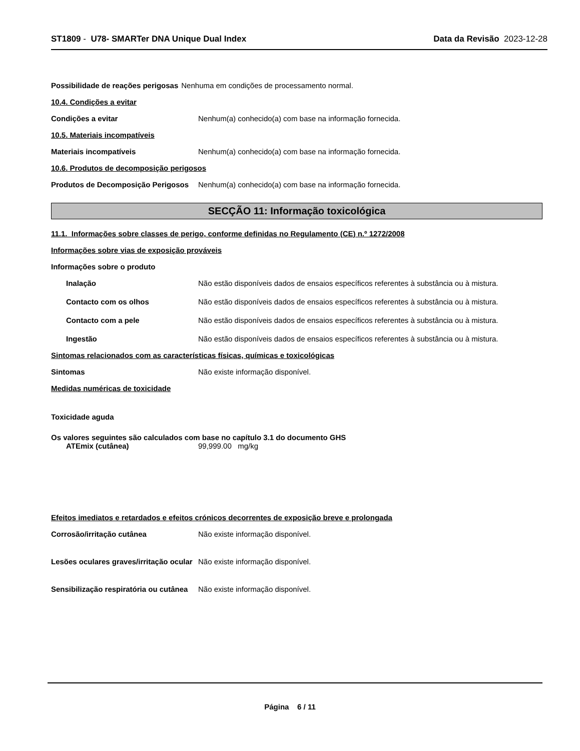ST1809 - U78- SMARTer DNA Unique Dual Index
Data da Revisão 2023-12-28
Possibilidade de reações perigosas
Nenhuma em condições de processamento normal.
10.4. Condições a evitar
Condições a evitar Nenhum(a) conhecido(a) com base na informação fornecida.
10.5. Materiais incompatíveis
Materiais incompatíveis Nenhum(a) conhecido(a) com base na informação fornecida.
10.6. Produtos de decomposição perigosos
Produtos de Decomposição Perigosos
Nenhum(a) conhecido(a) com base na informação fornecida.
SECÇÃO 11: Informação toxicológica
11.1. Informações sobre classes de perigo, conforme definidas no Regulamento (CE) n.º 1272/2008
Informações sobre vias de exposição prováveis
Informações sobre o produto
Inalação Não estão disponíveis dados de ensaios específicos referentes à substância ou à mistura.
Contacto com os olhos Não estão disponíveis dados de ensaios específicos referentes à substância ou à mistura.
Contacto com a pele Não estão disponíveis dados de ensaios específicos referentes à substância ou à mistura.
Ingestão Não estão disponíveis dados de ensaios específicos referentes à substância ou à mistura.
Sintomas relacionados com as características físicas, químicas e toxicológicas
Sintomas Não existe informação disponível.
Medidas numéricas de toxicidade
Toxicidade aguda
Os valores seguintes são calculados com base no capítulo 3.1 do documento GHS
ATEmix (cutânea) 99,999.00 mg/kg
Efeitos imediatos e retardados e efeitos crónicos decorrentes de exposição breve e prolongada
Corrosão/irritação cutânea Não existe informação disponível.
Lesões oculares graves/irritação ocular
Não existe informação disponível.
Sensibilização respiratória ou cutânea
Não existe informação disponível.
Página 6 / 11